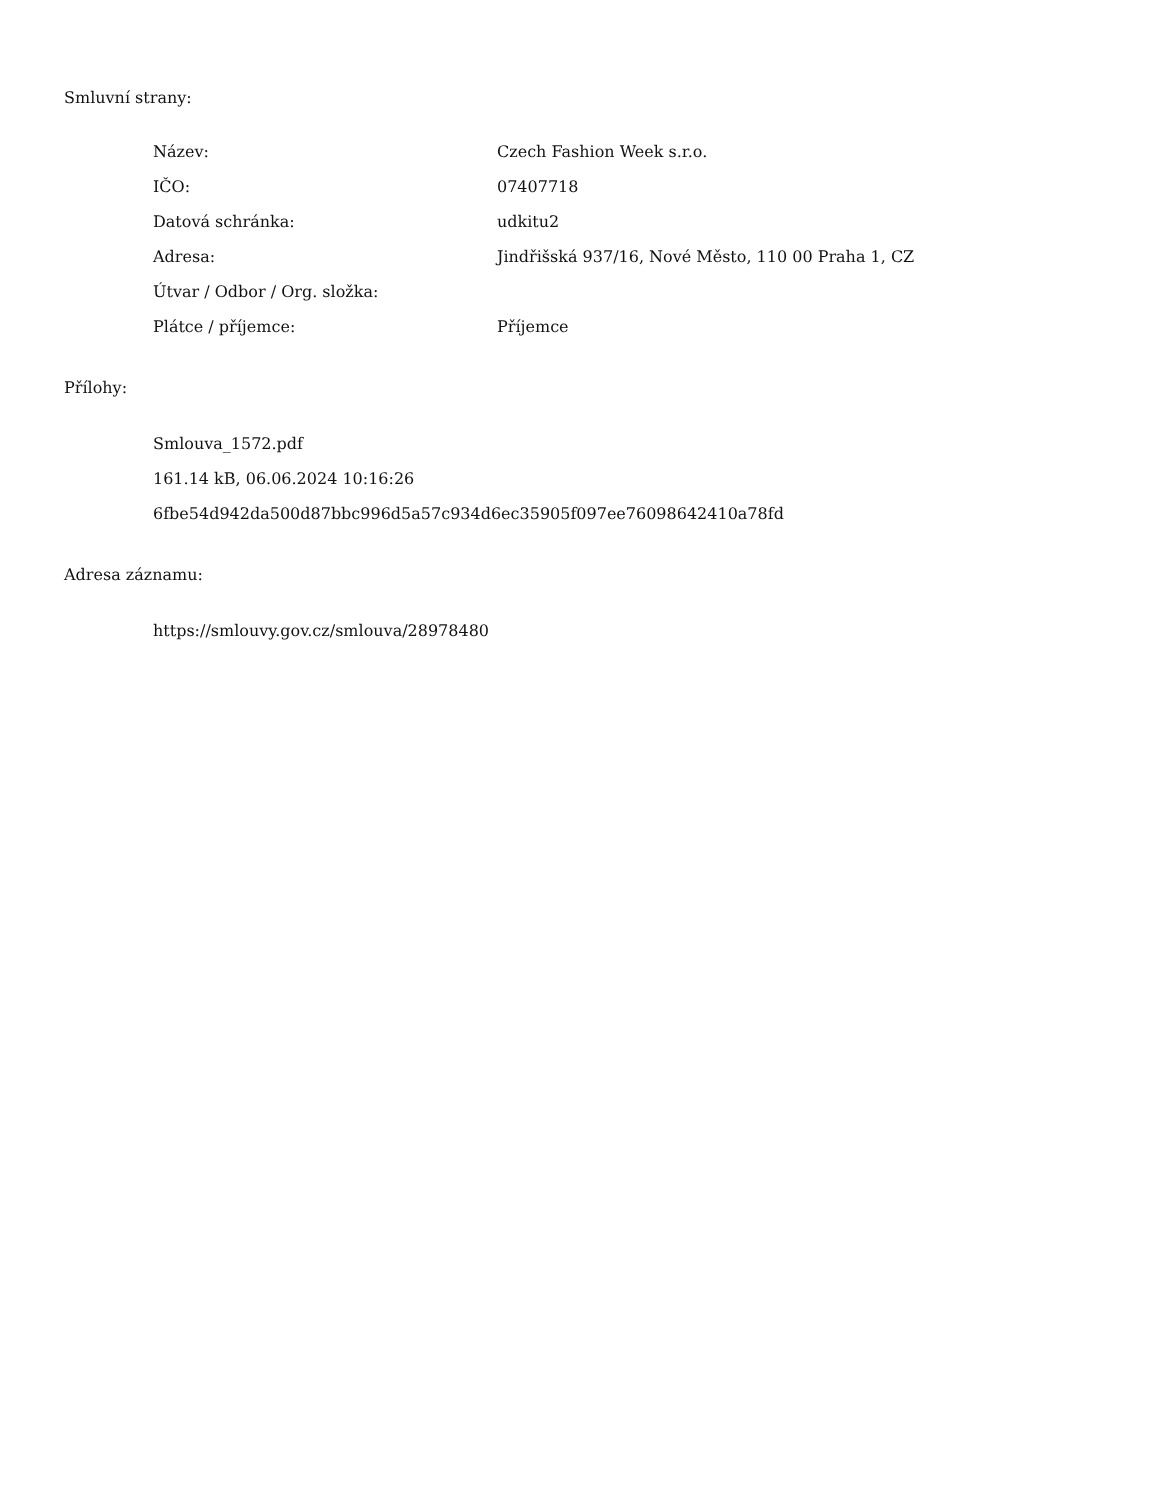Smluvní strany:
| Název: | Czech Fashion Week s.r.o. |
| IČO: | 07407718 |
| Datová schránka: | udkitu2 |
| Adresa: | Jindřišská 937/16, Nové Město, 110 00 Praha 1, CZ |
| Útvar / Odbor / Org. složka: | |
| Plátce / příjemce: | Příjemce |
Přílohy:
Smlouva_1572.pdf
161.14 kB, 06.06.2024 10:16:26
6fbe54d942da500d87bbc996d5a57c934d6ec35905f097ee76098642410a78fd
Adresa záznamu:
https://smlouvy.gov.cz/smlouva/28978480